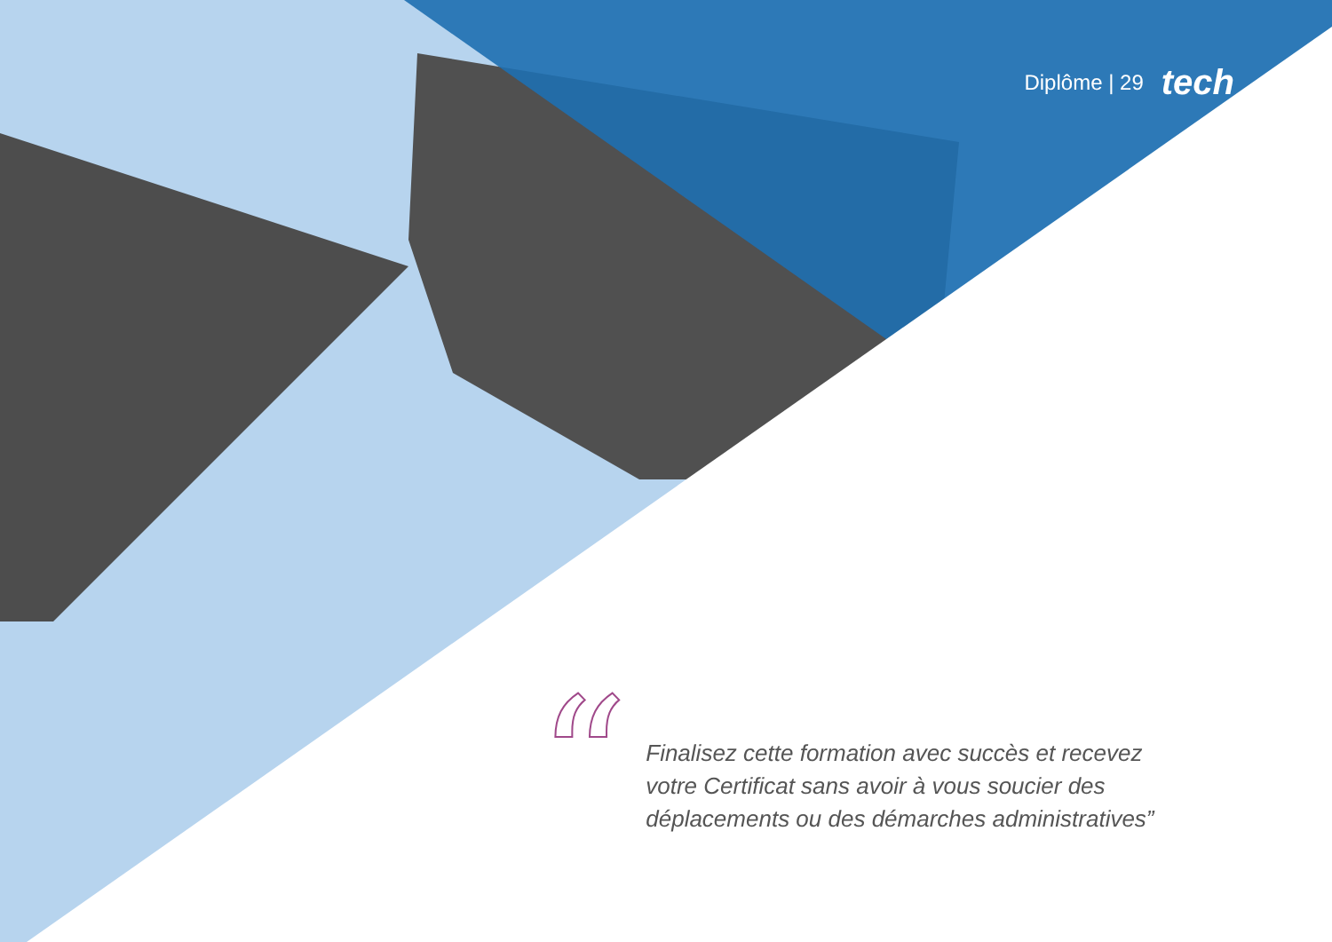Diplôme | 29 tech
“
Finalisez cette formation avec succès et recevez votre Certificat sans avoir à vous soucier des déplacements ou des démarches administratives”